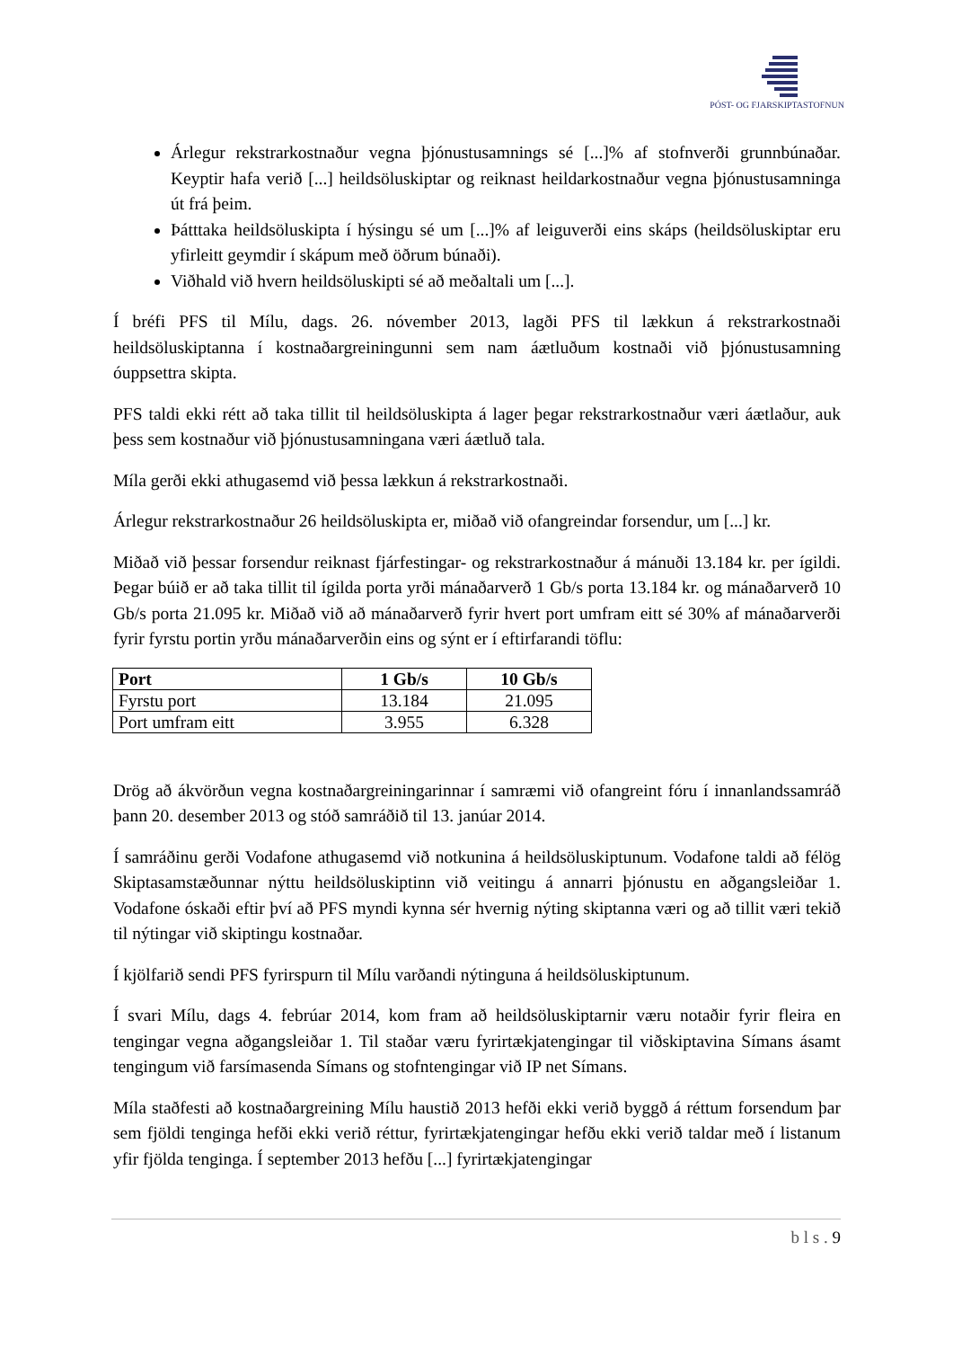PÓST- OG FJARSKIPTASTOFNUN
Árlegur rekstrarkostnaður vegna þjónustusamnings sé [...]% af stofnverði grunnbúnaðar. Keyptir hafa verið [...] heildsöluskiptar og reiknast heildarkostnaður vegna þjónustusamninga út frá þeim.
Þátttaka heildsöluskipta í hýsingu sé um [...]% af leiguverði eins skáps (heildsöluskiptar eru yfirleitt geymdir í skápum með öðrum búnaði).
Viðhald við hvern heildsöluskipti sé að meðaltali um [...].
Í bréfi PFS til Mílu, dags. 26. nóvember 2013, lagði PFS til lækkun á rekstrarkostnaði heildsöluskiptanna í kostnaðargreiningunni sem nam áætluðum kostnaði við þjónustusamning óuppsettra skipta.
PFS taldi ekki rétt að taka tillit til heildsöluskipta á lager þegar rekstrarkostnaður væri áætlaður, auk þess sem kostnaður við þjónustusamningana væri áætluð tala.
Míla gerði ekki athugasemd við þessa lækkun á rekstrarkostnaði.
Árlegur rekstrarkostnaður 26 heildsöluskipta er, miðað við ofangreindar forsendur, um [...] kr.
Miðað við þessar forsendur reiknast fjárfestingar- og rekstrarkostnaður á mánuði 13.184 kr. per ígildi. Þegar búið er að taka tillit til ígilda porta yrði mánaðarverð 1 Gb/s porta 13.184 kr. og mánaðarverð 10 Gb/s porta 21.095 kr. Miðað við að mánaðarverð fyrir hvert port umfram eitt sé 30% af mánaðarverði fyrir fyrstu portin yrðu mánaðarverðin eins og sýnt er í eftirfarandi töflu:
| Port | 1 Gb/s | 10 Gb/s |
| --- | --- | --- |
| Fyrstu port | 13.184 | 21.095 |
| Port umfram eitt | 3.955 | 6.328 |
Drög að ákvörðun vegna kostnaðargreiningarinnar í samræmi við ofangreint fóru í innanlandssamráð þann 20. desember 2013 og stóð samráðið til 13. janúar 2014.
Í samráðinu gerði Vodafone athugasemd við notkunina á heildsöluskiptunum. Vodafone taldi að félög Skiptasamstæðunnar nýttu heildsöluskiptinn við veitingu á annarri þjónustu en aðgangsleiðar 1. Vodafone óskaði eftir því að PFS myndi kynna sér hvernig nýting skiptanna væri og að tillit væri tekið til nýtingar við skiptingu kostnaðar.
Í kjölfarið sendi PFS fyrirspurn til Mílu varðandi nýtinguna á heildsöluskiptunum.
Í svari Mílu, dags 4. febrúar 2014, kom fram að heildsöluskiptarnir væru notaðir fyrir fleira en tengingar vegna aðgangsleiðar 1. Til staðar væru fyrirtækjatengingar til viðskiptavina Símans ásamt tengingum við farsímasenda Símans og stofntengingar við IP net Símans.
Míla staðfesti að kostnaðargreining Mílu haustið 2013 hefði ekki verið byggð á réttum forsendum þar sem fjöldi tenginga hefði ekki verið réttur, fyrirtækjatengingar hefðu ekki verið taldar með í listanum yfir fjölda tenginga. Í september 2013 hefðu [...] fyrirtækjatengingar
b l s . 9